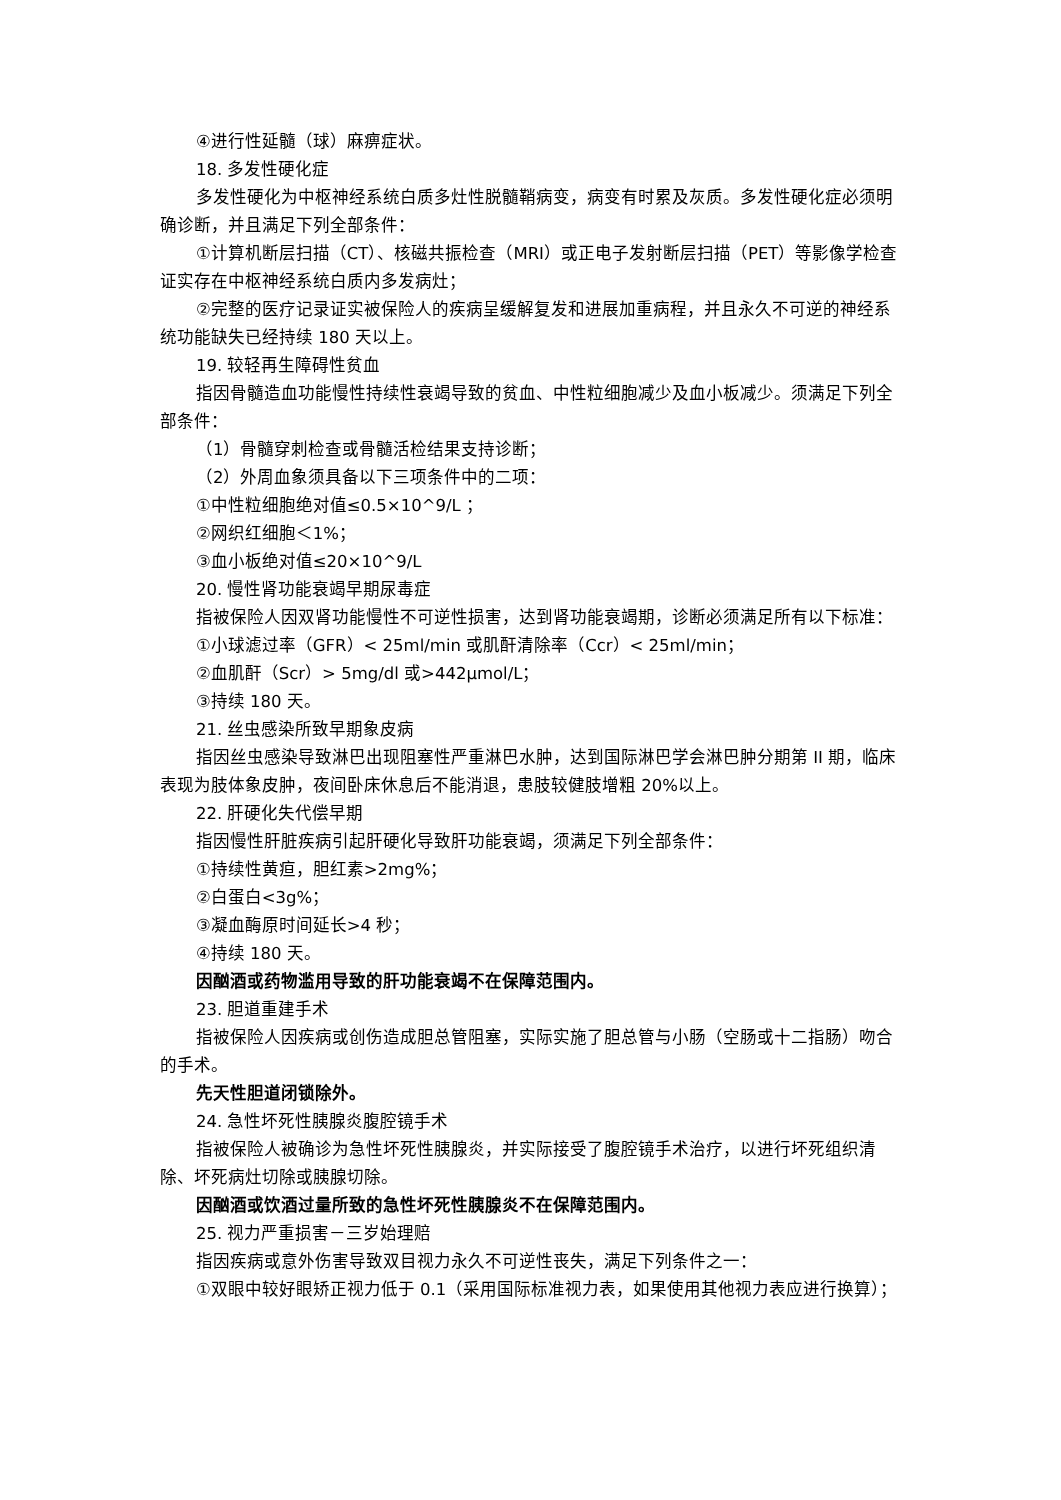④进行性延髓（球）麻痹症状。
18. 多发性硬化症
多发性硬化为中枢神经系统白质多灶性脱髓鞘病变，病变有时累及灰质。多发性硬化症必须明确诊断，并且满足下列全部条件：
①计算机断层扫描（CT）、核磁共振检查（MRI）或正电子发射断层扫描（PET）等影像学检查证实存在中枢神经系统白质内多发病灶；
②完整的医疗记录证实被保险人的疾病呈缓解复发和进展加重病程，并且永久不可逆的神经系统功能缺失已经持续 180 天以上。
19. 较轻再生障碍性贫血
指因骨髓造血功能慢性持续性衰竭导致的贫血、中性粒细胞减少及血小板减少。须满足下列全部条件：
（1）骨髓穿刺检查或骨髓活检结果支持诊断；
（2）外周血象须具备以下三项条件中的二项：
①中性粒细胞绝对值≤0.5×10^9/L ；
②网织红细胞＜1%；
③血小板绝对值≤20×10^9/L
20. 慢性肾功能衰竭早期尿毒症
指被保险人因双肾功能慢性不可逆性损害，达到肾功能衰竭期，诊断必须满足所有以下标准：
①小球滤过率（GFR）< 25ml/min 或肌酐清除率（Ccr）< 25ml/min；
②血肌酐（Scr）> 5mg/dl 或>442μmol/L；
③持续 180 天。
21. 丝虫感染所致早期象皮病
指因丝虫感染导致淋巴出现阻塞性严重淋巴水肿，达到国际淋巴学会淋巴肿分期第 II 期，临床表现为肢体象皮肿，夜间卧床休息后不能消退，患肢较健肢增粗 20%以上。
22. 肝硬化失代偿早期
指因慢性肝脏疾病引起肝硬化导致肝功能衰竭，须满足下列全部条件：
①持续性黄疸，胆红素>2mg%；
②白蛋白<3g%；
③凝血酶原时间延长>4 秒；
④持续 180 天。
因酗酒或药物滥用导致的肝功能衰竭不在保障范围内。
23. 胆道重建手术
指被保险人因疾病或创伤造成胆总管阻塞，实际实施了胆总管与小肠（空肠或十二指肠）吻合的手术。
先天性胆道闭锁除外。
24. 急性坏死性胰腺炎腹腔镜手术
指被保险人被确诊为急性坏死性胰腺炎，并实际接受了腹腔镜手术治疗，以进行坏死组织清除、坏死病灶切除或胰腺切除。
因酗酒或饮酒过量所致的急性坏死性胰腺炎不在保障范围内。
25. 视力严重损害－三岁始理赔
指因疾病或意外伤害导致双目视力永久不可逆性丧失，满足下列条件之一：
①双眼中较好眼矫正视力低于 0.1（采用国际标准视力表，如果使用其他视力表应进行换算）；